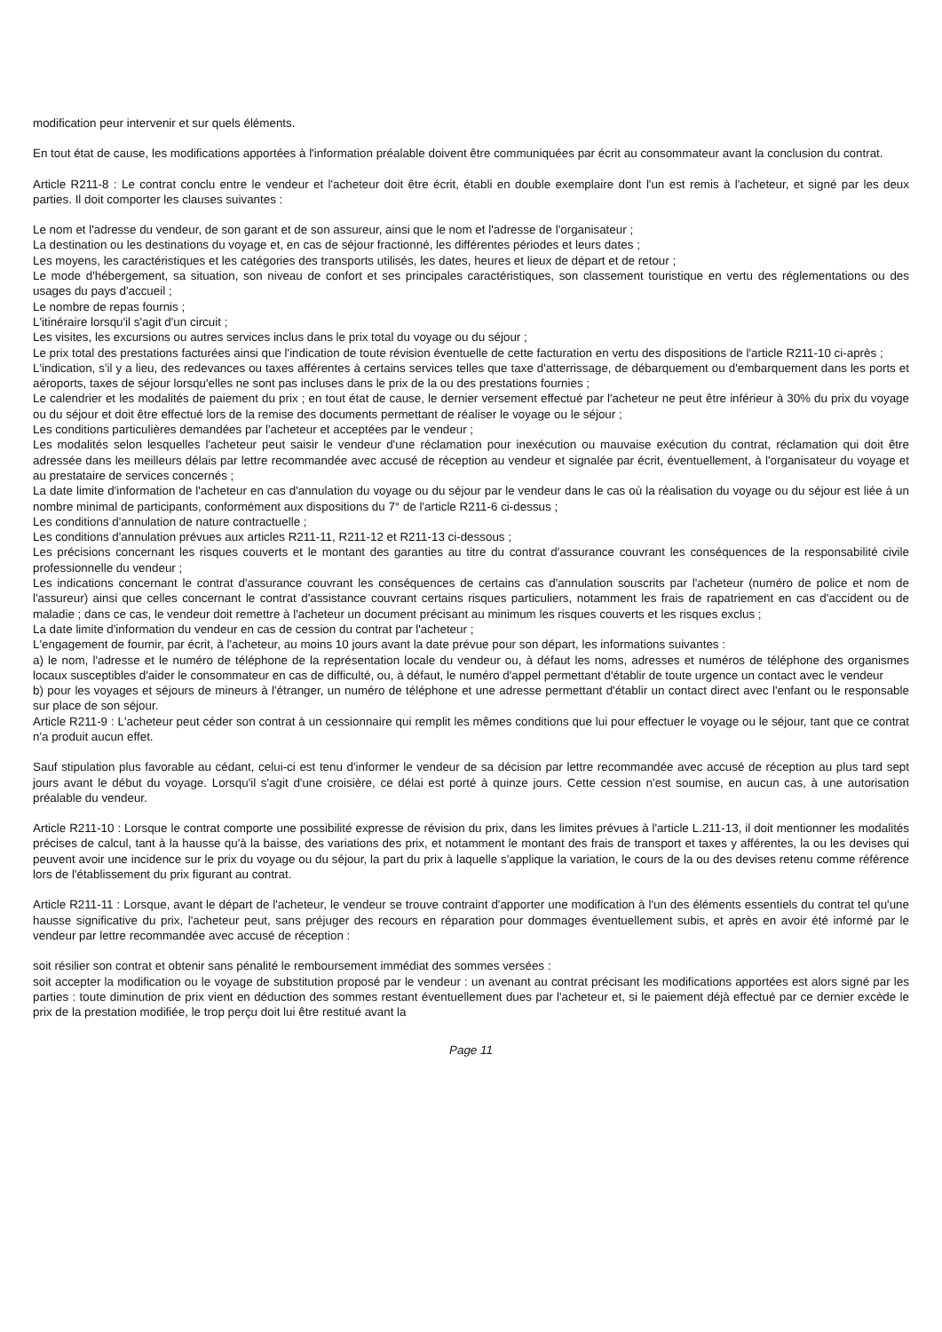modification peur intervenir et sur quels éléments.
En tout état de cause, les modifications apportées à l'information préalable doivent être communiquées par écrit au consommateur avant la conclusion du contrat.
Article R211-8 : Le contrat conclu entre le vendeur et l'acheteur doit être écrit, établi en double exemplaire dont l'un est remis à l'acheteur, et signé par les deux parties. Il doit comporter les clauses suivantes :
Le nom et l'adresse du vendeur, de son garant et de son assureur, ainsi que le nom et l'adresse de l'organisateur ;
La destination ou les destinations du voyage et, en cas de séjour fractionné, les différentes périodes et leurs dates ;
Les moyens, les caractéristiques et les catégories des transports utilisés, les dates, heures et lieux de départ et de retour ;
Le mode d'hébergement, sa situation, son niveau de confort et ses principales caractéristiques, son classement touristique en vertu des réglementations ou des usages du pays d'accueil ;
Le nombre de repas fournis ;
L'itinéraire lorsqu'il s'agit d'un circuit ;
Les visites, les excursions ou autres services inclus dans le prix total du voyage ou du séjour ;
Le prix total des prestations facturées ainsi que l'indication de toute révision éventuelle de cette facturation en vertu des dispositions de l'article R211-10 ci-après ;
L'indication, s'il y a lieu, des redevances ou taxes afférentes à certains services telles que taxe d'atterrissage, de débarquement ou d'embarquement dans les ports et aéroports, taxes de séjour lorsqu'elles ne sont pas incluses dans le prix de la ou des prestations fournies ;
Le calendrier et les modalités de paiement du prix ; en tout état de cause, le dernier versement effectué par l'acheteur ne peut être inférieur à 30% du prix du voyage ou du séjour et doit être effectué lors de la remise des documents permettant de réaliser le voyage ou le séjour ;
Les conditions particulières demandées par l'acheteur et acceptées par le vendeur ;
Les modalités selon lesquelles l'acheteur peut saisir le vendeur d'une réclamation pour inexécution ou mauvaise exécution du contrat, réclamation qui doit être adressée dans les meilleurs délais par lettre recommandée avec accusé de réception au vendeur et signalée par écrit, éventuellement, à l'organisateur du voyage et au prestataire de services concernés ;
La date limite d'information de l'acheteur en cas d'annulation du voyage ou du séjour par le vendeur dans le cas où la réalisation du voyage ou du séjour est liée à un nombre minimal de participants, conformément aux dispositions du 7° de l'article R211-6 ci-dessus ;
Les conditions d'annulation de nature contractuelle ;
Les conditions d'annulation prévues aux articles R211-11, R211-12 et R211-13 ci-dessous ;
Les précisions concernant les risques couverts et le montant des garanties au titre du contrat d'assurance couvrant les conséquences de la responsabilité civile professionnelle du vendeur ;
Les indications concernant le contrat d'assurance couvrant les conséquences de certains cas d'annulation souscrits par l'acheteur (numéro de police et nom de l'assureur) ainsi que celles concernant le contrat d'assistance couvrant certains risques particuliers, notamment les frais de rapatriement en cas d'accident ou de maladie ; dans ce cas, le vendeur doit remettre à l'acheteur un document précisant au minimum les risques couverts et les risques exclus ;
La date limite d'information du vendeur en cas de cession du contrat par l'acheteur ;
L'engagement de fournir, par écrit, à l'acheteur, au moins 10 jours avant la date prévue pour son départ, les informations suivantes :
a) le nom, l'adresse et le numéro de téléphone de la représentation locale du vendeur ou, à défaut les noms, adresses et numéros de téléphone des organismes locaux susceptibles d'aider le consommateur en cas de difficulté, ou, à défaut, le numéro d'appel permettant d'établir de toute urgence un contact avec le vendeur
b) pour les voyages et séjours de mineurs à l'étranger, un numéro de téléphone et une adresse permettant d'établir un contact direct avec l'enfant ou le responsable sur place de son séjour.
Article R211-9 : L'acheteur peut céder son contrat à un cessionnaire qui remplit les mêmes conditions que lui pour effectuer le voyage ou le séjour, tant que ce contrat n'a produit aucun effet.
Sauf stipulation plus favorable au cédant, celui-ci est tenu d'informer le vendeur de sa décision par lettre recommandée avec accusé de réception au plus tard sept jours avant le début du voyage. Lorsqu'il s'agit d'une croisière, ce délai est porté à quinze jours. Cette cession n'est soumise, en aucun cas, à une autorisation préalable du vendeur.
Article R211-10 : Lorsque le contrat comporte une possibilité expresse de révision du prix, dans les limites prévues à l'article L.211-13, il doit mentionner les modalités précises de calcul, tant à la hausse qu'à la baisse, des variations des prix, et notamment le montant des frais de transport et taxes y afférentes, la ou les devises qui peuvent avoir une incidence sur le prix du voyage ou du séjour, la part du prix à laquelle s'applique la variation, le cours de la ou des devises retenu comme référence lors de l'établissement du prix figurant au contrat.
Article R211-11 : Lorsque, avant le départ de l'acheteur, le vendeur se trouve contraint d'apporter une modification à l'un des éléments essentiels du contrat tel qu'une hausse significative du prix, l'acheteur peut, sans préjuger des recours en réparation pour dommages éventuellement subis, et après en avoir été informé par le vendeur par lettre recommandée avec accusé de réception :
soit résilier son contrat et obtenir sans pénalité le remboursement immédiat des sommes versées :
soit accepter la modification ou le voyage de substitution proposé par le vendeur : un avenant au contrat précisant les modifications apportées est alors signé par les parties : toute diminution de prix vient en déduction des sommes restant éventuellement dues par l'acheteur et, si le paiement déjà effectué par ce dernier excède le prix de la prestation modifiée, le trop perçu doit lui être restitué avant la
Page 11